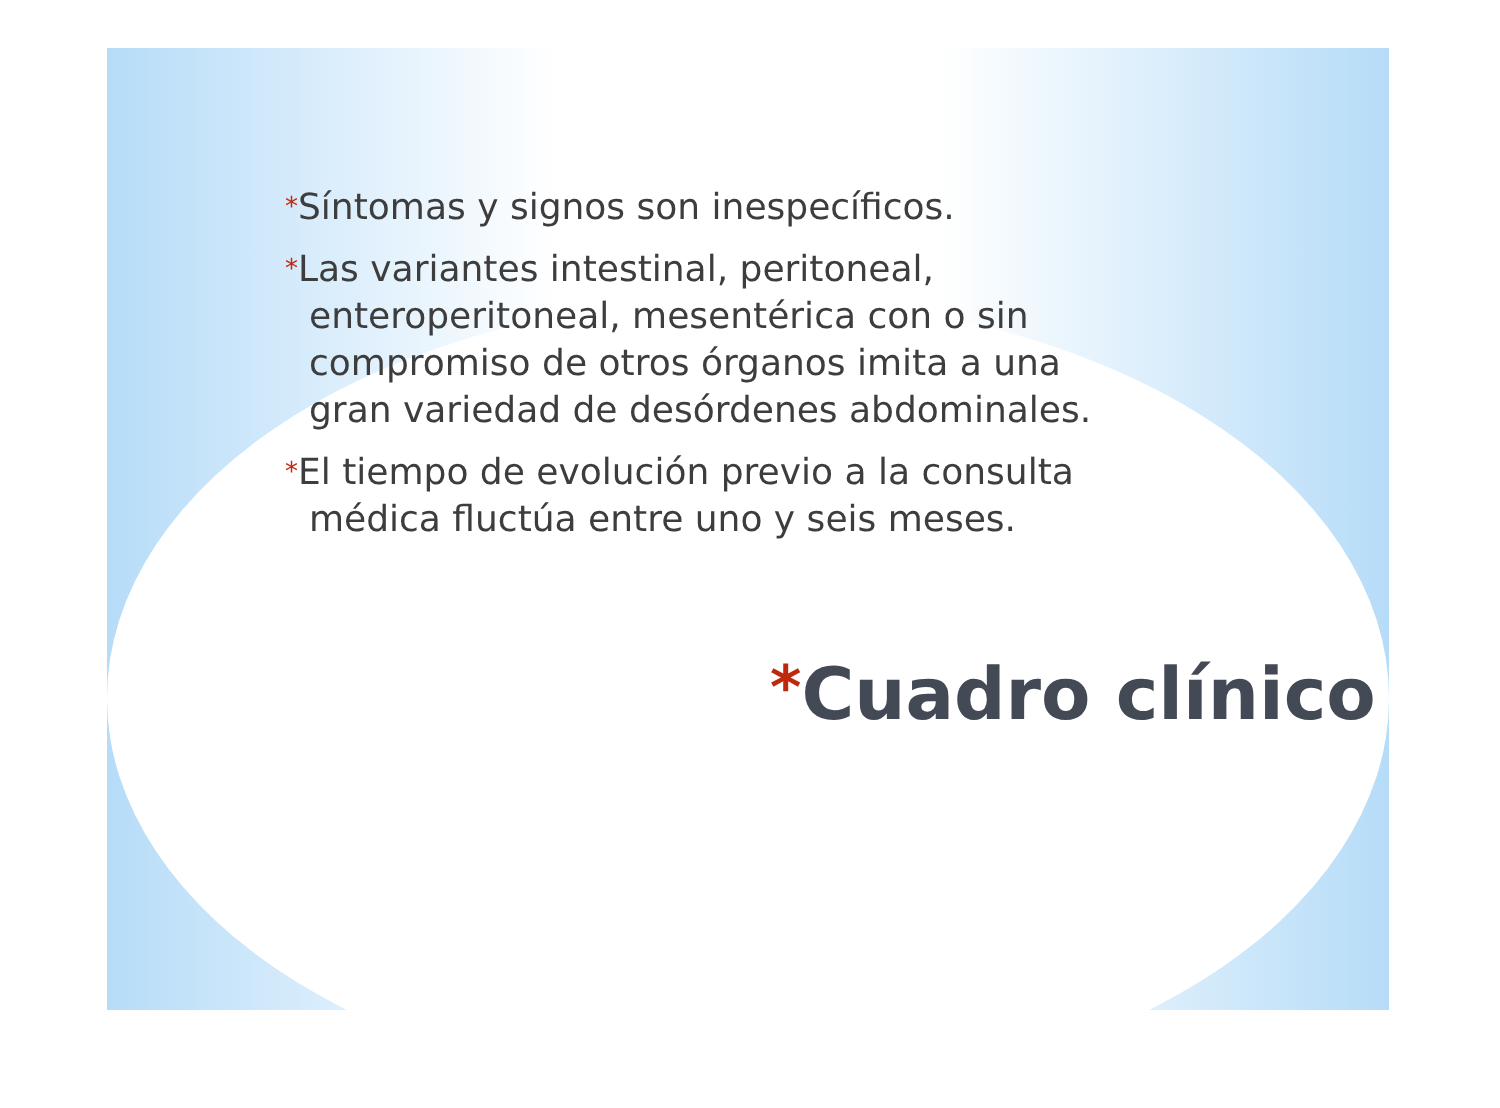*Síntomas y signos son inespecíficos.
*Las variantes intestinal, peritoneal, enteroperitoneal, mesentérica con o sin compromiso de otros órganos imita a una gran variedad de desórdenes abdominales.
*El tiempo de evolución previo a la consulta médica fluctúa entre uno y seis meses.
*Cuadro clínico